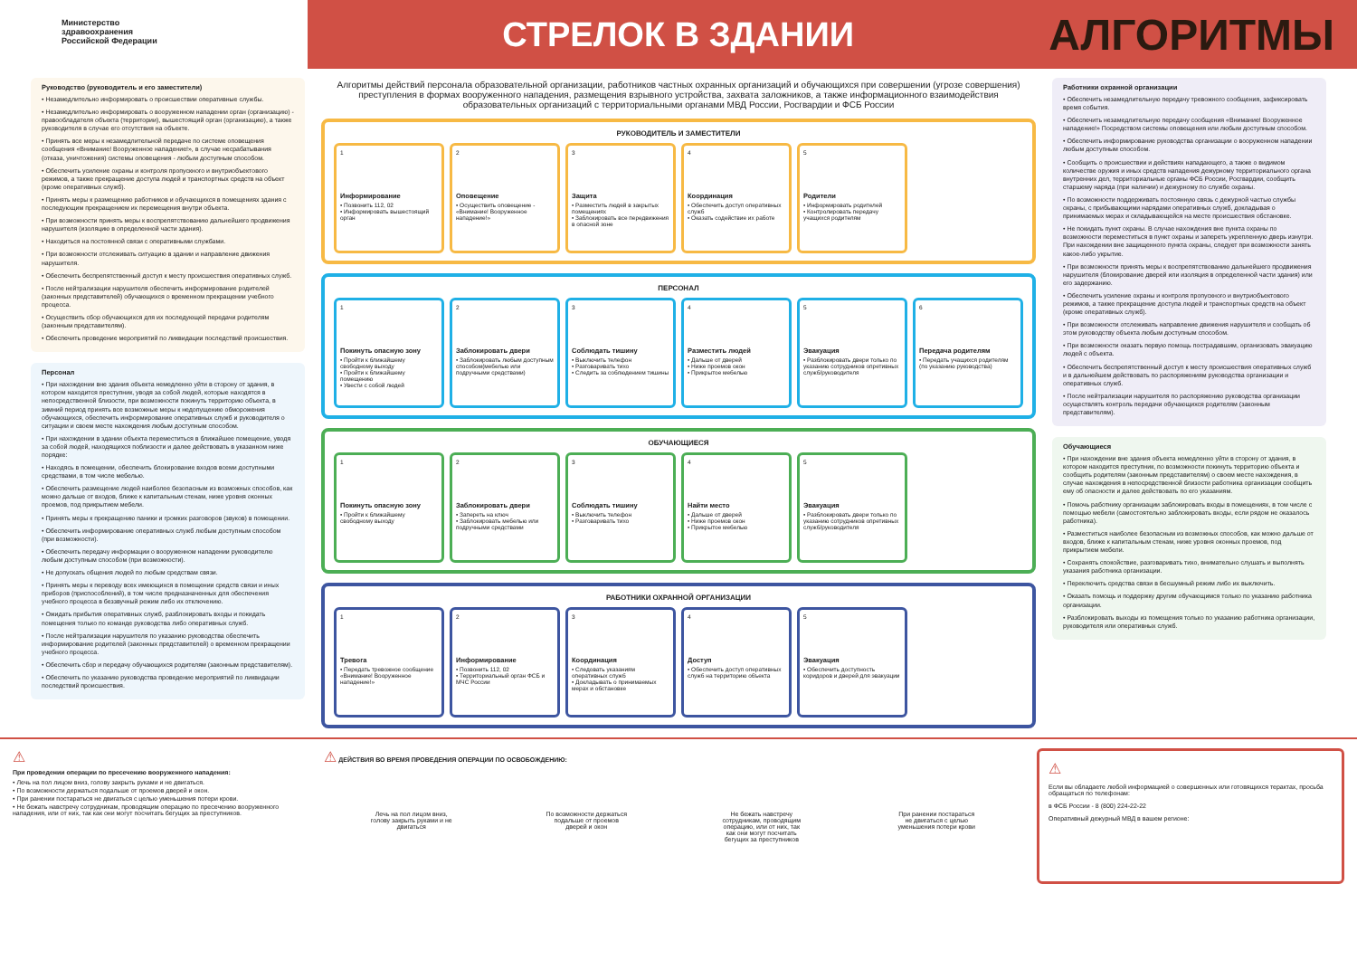Министерство
здравоохранения
Российской Федерации
СТРЕЛОК В ЗДАНИИ
АЛГОРИТМЫ
Руководство (руководитель и его заместители)
• Незамедлительно информировать о происшествии оперативные службы.
• Незамедлительно информировать о вооруженном нападении орган (организацию) - правообладателя объекта (территории), вышестоящий орган (организацию), а также руководителя в случае его отсутствия на объекте.
• Принять все меры к незамедлительной передаче по системе оповещения сообщения «Внимание! Вооруженное нападение!», в случае несрабатывания (отказа, уничтожения) системы оповещения - любым доступным способом.
• Обеспечить усиление охраны и контроля пропускного и внутриобъектового режимов, а также прекращение доступа людей и транспортных средств на объект (кроме оперативных служб).
• Принять меры к размещению работников и обучающихся в помещениях здания с последующим прекращением их перемещения внутри объекта.
• При возможности принять меры к воспрепятствованию дальнейшего продвижения нарушителя (изоляцию в определенной части здания).
• Находиться на постоянной связи с оперативными службами.
• При возможности отслеживать ситуацию в здании и направление движения нарушителя.
• Обеспечить беспрепятственный доступ к месту происшествия оперативных служб.
• После нейтрализации нарушителя обеспечить информирование родителей (законных представителей) обучающихся о временном прекращении учебного процесса.
• Осуществить сбор обучающихся для их последующей передачи родителям (законным представителям).
• Обеспечить проведение мероприятий по ликвидации последствий происшествия.
Персонал
• При нахождении вне здания объекта немедленно уйти в сторону от здания, в котором находится преступник, уводя за собой людей, которые находятся в непосредственной близости, при возможности покинуть территорию объекта, в зимний период принять все возможные меры к недопущению обморожения обучающихся, обеспечить информирование оперативных служб и руководителя о ситуации и своем месте нахождения любым доступным способом.
• При нахождении в здании объекта переместиться в ближайшее помещение, уводя за собой людей, находящихся поблизости и далее действовать в указанном ниже порядке:
• Находясь в помещении, обеспечить блокирование входов всеми доступными средствами, в том числе мебелью.
• Обеспечить размещение людей наиболее безопасным из возможных способов, как можно дальше от входов, ближе к капитальным стенам, ниже уровня оконных проемов, под прикрытием мебели.
• Принять меры к прекращению паники и громких разговоров (звуков) в помещении.
• Обеспечить информирование оперативных служб любым доступным способом (при возможности).
• Обеспечить передачу информации о вооруженном нападении руководителю любым доступным способом (при возможности).
• Не допускать общения людей по любым средствам связи.
• Принять меры к переводу всех имеющихся в помещении средств связи и иных приборов (приспособлений), в том числе предназначенных для обеспечения учебного процесса в беззвучный режим либо их отключению.
• Ожидать прибытия оперативных служб, разблокировать входы и покидать помещения только по команде руководства либо оперативных служб.
• После нейтрализации нарушителя по указанию руководства обеспечить информирование родителей (законных представителей) о временном прекращении учебного процесса.
• Обеспечить сбор и передачу обучающихся родителям (законным представителям).
• Обеспечить по указанию руководства проведение мероприятий по ликвидации последствий происшествия.
Алгоритмы действий персонала образовательной организации, работников частных охранных организаций и обучающихся при совершении (угрозе совершения) преступления в формах вооруженного нападения, размещения взрывного устройства, захвата заложников, а также информационного взаимодействия образовательных организаций с территориальными органами МВД России, Росгвардии и ФСБ России
РУКОВОДИТЕЛЬ И ЗАМЕСТИТЕЛИ
1
Информирование
• Позвонить 112, 02
• Информировать вышестоящий орган
2
Оповещение
• Осуществить оповещение - «Внимание! Вооруженное нападение!»
3
Защита
• Разместить людей в закрытых помещениях
• Заблокировать все передвижения в опасной зоне
4
Координация
• Обеспечить доступ оперативных служб
• Оказать содействие их работе
5
Родители
• Информировать родителей
• Контролировать передачу учащихся родителям
ПЕРСОНАЛ
1
Покинуть опасную зону
• Пройти к ближайшему свободному выходу
• Пройти к ближайшему помещению
• Увести с собой людей
2
Заблокировать двери
• Заблокировать любым доступным способом(мебелью или подручными средствами)
3
Соблюдать тишину
• Выключить телефон
• Разговаривать тихо
• Следить за соблюдением тишины
4
Разместить людей
• Дальше от дверей
• Ниже проемов окон
• Прикрытое мебелью
5
Эвакуация
• Разблокировать двери только по указанию сотрудников опретивных служб/руководителя
6
Передача родителям
• Передать учащихся родителям (по указанию руководства)
ОБУЧАЮЩИЕСЯ
1
Покинуть опасную зону
• Пройти к ближайшему свободному выходу
2
Заблокировать двери
• Запереть на ключ
• Заблокировать мебелью или подручными средствами
3
Соблюдать тишину
• Выключить телефон
• Разговаривать тихо
4
Найти место
• Дальше от дверей
• Ниже проемов окон
• Прикрытое мебелью
5
Эвакуация
• Разблокировать двери только по указанию сотрудников опретивных служб/руководителя
РАБОТНИКИ ОХРАННОЙ ОРГАНИЗАЦИИ
1
Тревога
• Передать тревожное сообщение «Внимание! Вооруженное нападение!»
2
Информирование
• Позвонить 112, 02
• Территориальный орган ФСБ и МЧС России
3
Координация
• Следовать указаниям оперативных служб
• Докладывать о принимаемых мерах и обстановке
4
Доступ
• Обеспечить доступ оперативных служб на территорию объекта
5
Эвакуация
• Обеспечить доступность коридоров и дверей для эвакуации
Работники охранной организации
• Обеспечить незамедлительную передачу тревожного сообщения, зафиксировать время события.
• Обеспечить незамедлительную передачу сообщения «Внимание! Вооруженное нападение!» Посредством системы оповещения или любым доступным способом.
• Обеспечить информирование руководства организации о вооруженном нападении любым доступным способом.
• Сообщить о происшествии и действиях нападающего, а также о видимом количестве оружия и иных средств нападения дежурному территориального органа внутренних дел, территориальные органы ФСБ России, Росгвардии, сообщить старшему наряда (при наличии) и дежурному по службе охраны.
• По возможности поддерживать постоянную связь с дежурной частью службы охраны, с прибывающими нарядами оперативных служб, докладывая о принимаемых мерах и складывающейся на месте происшествия обстановке.
• Не покидать пункт охраны. В случае нахождения вне пункта охраны по возможности переместиться в пункт охраны и запереть укрепленную дверь изнутри. При нахождении вне защищенного пункта охраны, следует при возможности занять какое-либо укрытие.
• При возможности принять меры к воспрепятствованию дальнейшего продвижения нарушителя (блокирование дверей или изоляция в определенной части здания) или его задержанию.
• Обеспечить усиление охраны и контроля пропускного и внутриобъектового режимов, а также прекращение доступа людей и транспортных средств на объект (кроме оперативных служб).
• При возможности отслеживать направление движения нарушителя и сообщать об этом руководству объекта любым доступным способом.
• При возможности оказать первую помощь пострадавшим, организовать эвакуацию людей с объекта.
• Обеспечить беспрепятственный доступ к месту происшествия оперативных служб и в дальнейшем действовать по распоряжениям руководства организации и оперативных служб.
• После нейтрализации нарушителя по распоряжению руководства организации осуществлять контроль передачи обучающихся родителям (законным представителям).
Обучающиеся
• При нахождении вне здания объекта немедленно уйти в сторону от здания, в котором находится преступник, по возможности покинуть территорию объекта и сообщить родителям (законным представителям) о своем месте нахождения, в случае нахождения в непосредственной близости работника организации сообщить ему об опасности и далее действовать по его указаниям.
• Помочь работнику организации заблокировать входы в помещениях, в том числе с помощью мебели (самостоятельно заблокировать входы, если рядом не оказалось работника).
• Разместиться наиболее безопасным из возможных способов, как можно дальше от входов, ближе к капитальным стенам, ниже уровня оконных проемов, под прикрытием мебели.
• Сохранять спокойствие, разговаривать тихо, внимательно слушать и выполнять указания работника организации.
• Переключить средства связи в бесшумный режим либо их выключить.
• Оказать помощь и поддержку другим обучающимся только по указанию работника организации.
• Разблокировать выходы из помещения только по указанию работника организации, руководителя или оперативных служб.
⚠
При проведении операции по пресечению вооруженного нападения:
• Лечь на пол лицом вниз, голову закрыть руками и не двигаться.
• По возможности держаться подальше от проемов дверей и окон.
• При ранении постараться не двигаться с целью уменьшения потери крови.
• Не бежать навстречу сотрудникам, проводящим операцию по пресечению вооруженного нападения, или от них, так как они могут посчитать бегущих за преступников.
⚠ ДЕЙСТВИЯ ВО ВРЕМЯ ПРОВЕДЕНИЯ ОПЕРАЦИИ ПО ОСВОБОЖДЕНИЮ:
Лечь на пол лицом вниз, голову закрыть руками и не двигаться
По возможности держаться подальше от проемов дверей и окон
Не бежать навстречу сотрудникам, проводящим операцию, или от них, так как они могут посчитать бегущих за преступников
При ранении постараться не двигаться с целью уменьшения потери крови
⚠
Если вы обладаете любой информацией о совершенных или готовящихся терактах, просьба обращаться по телефонам:
в ФСБ России - 8 (800) 224-22-22
Оперативный дежурный МВД в вашем регионе: